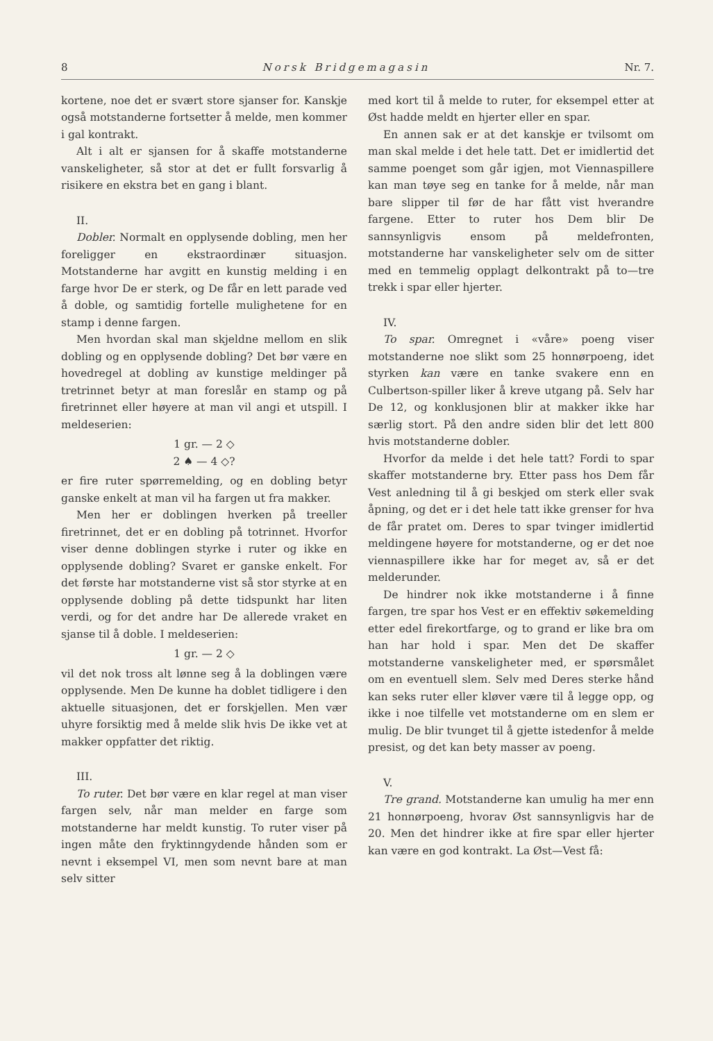8 Norsk Bridgemagasin Nr. 7.
kortene, noe det er svært store sjanser for. Kanskje også motstanderne fortsetter å melde, men kommer i gal kontrakt.
Alt i alt er sjansen for å skaffe motstanderne vanskeligheter, så stor at det er fullt forsvarlig å risikere en ekstra bet en gang i blant.
II.
Dobler. Normalt en opplysende dobling, men her foreligger en ekstraordinær situasjon. Motstanderne har avgitt en kunstig melding i en farge hvor De er sterk, og De får en lett parade ved å doble, og samtidig fortelle mulighetene for en stamp i denne fargen.
Men hvordan skal man skjeldne mellom en slik dobling og en opplysende dobling? Det bør være en hovedregel at dobling av kunstige meldinger på tretrinnet betyr at man foreslår en stamp og på firetrinnet eller høyere at man vil angi et utspill. I meldeserien:
1 gr. — 2 ◇
2 ♠ — 4 ◇?
er fire ruter spørremelding, og en dobling betyr ganske enkelt at man vil ha fargen ut fra makker.
Men her er doblingen hverken på treeller firetrinnet, det er en dobling på totrinnet. Hvorfor viser denne doblingen styrke i ruter og ikke en opplysende dobling? Svaret er ganske enkelt. For det første har motstanderne vist så stor styrke at en opplysende dobling på dette tidspunkt har liten verdi, og for det andre har De allerede vraket en sjanse til å doble. I meldeserien:
1 gr. — 2 ◇
vil det nok tross alt lønne seg å la doblingen være opplysende. Men De kunne ha doblet tidligere i den aktuelle situasjonen, det er forskjellen. Men vær uhyre forsiktig med å melde slik hvis De ikke vet at makker oppfatter det riktig.
III.
To ruter. Det bør være en klar regel at man viser fargen selv, når man melder en farge som motstanderne har meldt kunstig. To ruter viser på ingen måte den fryktinngydende hånden som er nevnt i eksempel VI, men som nevnt bare at man selv sitter
med kort til å melde to ruter, for eksempel etter at Øst hadde meldt en hjerter eller en spar.
En annen sak er at det kanskje er tvilsomt om man skal melde i det hele tatt. Det er imidlertid det samme poenget som går igjen, mot Viennaspillere kan man tøye seg en tanke for å melde, når man bare slipper til før de har fått vist hverandre fargene. Etter to ruter hos Dem blir De sannsynligvis ensom på meldefronten, motstanderne har vanskeligheter selv om de sitter med en temmelig opplagt delkontrakt på to—tre trekk i spar eller hjerter.
IV.
To spar. Omregnet i «våre» poeng viser motstanderne noe slikt som 25 honnørpoeng, idet styrken kan være en tanke svakere enn en Culbertson-spiller liker å kreve utgang på. Selv har De 12, og konklusjonen blir at makker ikke har særlig stort. På den andre siden blir det lett 800 hvis motstanderne dobler.
Hvorfor da melde i det hele tatt? Fordi to spar skaffer motstanderne bry. Etter pass hos Dem får Vest anledning til å gi beskjed om sterk eller svak åpning, og det er i det hele tatt ikke grenser for hva de får pratet om. Deres to spar tvinger imidlertid meldingene høyere for motstanderne, og er det noe viennaspillere ikke har for meget av, så er det melderunder.
De hindrer nok ikke motstanderne i å finne fargen, tre spar hos Vest er en effektiv søkemelding etter edel firekortfarge, og to grand er like bra om han har hold i spar. Men det De skaffer motstanderne vanskeligheter med, er spørsmålet om en eventuell slem. Selv med Deres sterke hånd kan seks ruter eller kløver være til å legge opp, og ikke i noe tilfelle vet motstanderne om en slem er mulig. De blir tvunget til å gjette istedenfor å melde presist, og det kan bety masser av poeng.
V.
Tre grand. Motstanderne kan umulig ha mer enn 21 honnørpoeng, hvorav Øst sannsynligvis har de 20. Men det hindrer ikke at fire spar eller hjerter kan være en god kontrakt. La Øst—Vest få: